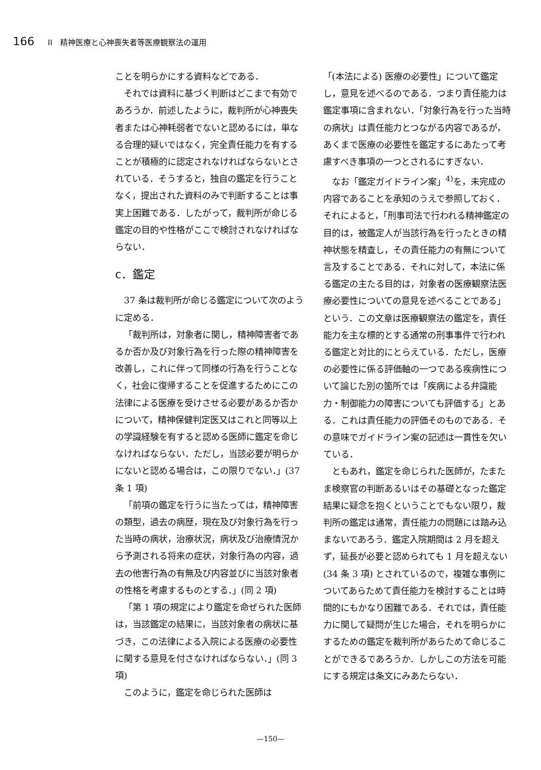166 II　精神医療と心神喪失者等医療観察法の運用
ことを明らかにする資料などである．
それでは資料に基づく判断はどこまで有効であろうか．前述したように，裁判所が心神喪失者または心神耗弱者でないと認めるには，単なる合理的疑いではなく，完全責任能力を有することが積極的に認定されなければならないとされている．そうすると，独自の鑑定を行うことなく，提出された資料のみで判断することは事実上困難である．したがって，裁判所が命じる鑑定の目的や性格がここで検討されなければならない．
c．鑑定
37 条は裁判所が命じる鑑定について次のように定める．
「裁判所は，対象者に関し，精神障害者であるか否か及び対象行為を行った際の精神障害を改善し，これに伴って同様の行為を行うことなく，社会に復帰することを促進するためにこの法律による医療を受けさせる必要があるか否かについて，精神保健判定医又はこれと同等以上の学識経験を有すると認める医師に鑑定を命じなければならない．ただし，当該必要が明らかにないと認める場合は，この限りでない．」(37 条 1 項)
「前項の鑑定を行うに当たっては，精神障害の類型，過去の病歴，現在及び対象行為を行った当時の病状，治療状況，病状及び治療情況から予測される将来の症状，対象行為の内容，過去の他害行為の有無及び内容並びに当該対象者の性格を考慮するものとする．」(同 2 項)
「第 1 項の規定により鑑定を命ぜられた医師は，当該鑑定の結果に，当該対象者の病状に基づき，この法律による入院による医療の必要性に関する意見を付さなければならない．」(同 3 項)
このように，鑑定を命じられた医師は
「(本法による) 医療の必要性」について鑑定し，意見を述べるのである．つまり責任能力は鑑定事項に含まれない．「対象行為を行った当時の病状」は責任能力とつながる内容であるが，あくまで医療の必要性を鑑定するにあたって考慮すべき事項の一つとされるにすぎない．
なお「鑑定ガイドライン案」<sup>4)</sup>を，未完成の内容であることを承知のうえで参照しておく．それによると，「刑事司法で行われる精神鑑定の目的は，被鑑定人が当該行為を行ったときの精神状態を精査し，その責任能力の有無について言及することである．それに対して，本法に係る鑑定の主たる目的は，対象者の医療観察法医療必要性についての意見を述べることである」という．この文章は医療観察法の鑑定を，責任能力を主な標的とする通常の刑事事件で行われる鑑定と対比的にとらえている．ただし，医療の必要性に係る評価軸の一つである疾病性について論じた別の箇所では「疾病による弁識能力・制御能力の障害についても評価する」とある．これは責任能力の評価そのものである．その意味でガイドライン案の記述は一貫性を欠いている．
ともあれ，鑑定を命じられた医師が，たまたま検察官の判断あるいはその基礎となった鑑定結果に疑念を抱くということでもない限り，裁判所の鑑定は通常，責任能力の問題には踏み込まないであろう．鑑定入院期間は 2 月を超えず，延長が必要と認められても 1 月を超えない (34 条 3 項) とされているので，複雑な事例についてあらためて責任能力を検討することは時間的にもかなり困難である．それでは，責任能力に関して疑問が生じた場合，それを明らかにするための鑑定を裁判所があらためて命じることができるであろうか．しかしこの方法を可能にする規定は条文にみあたらない．
—150—